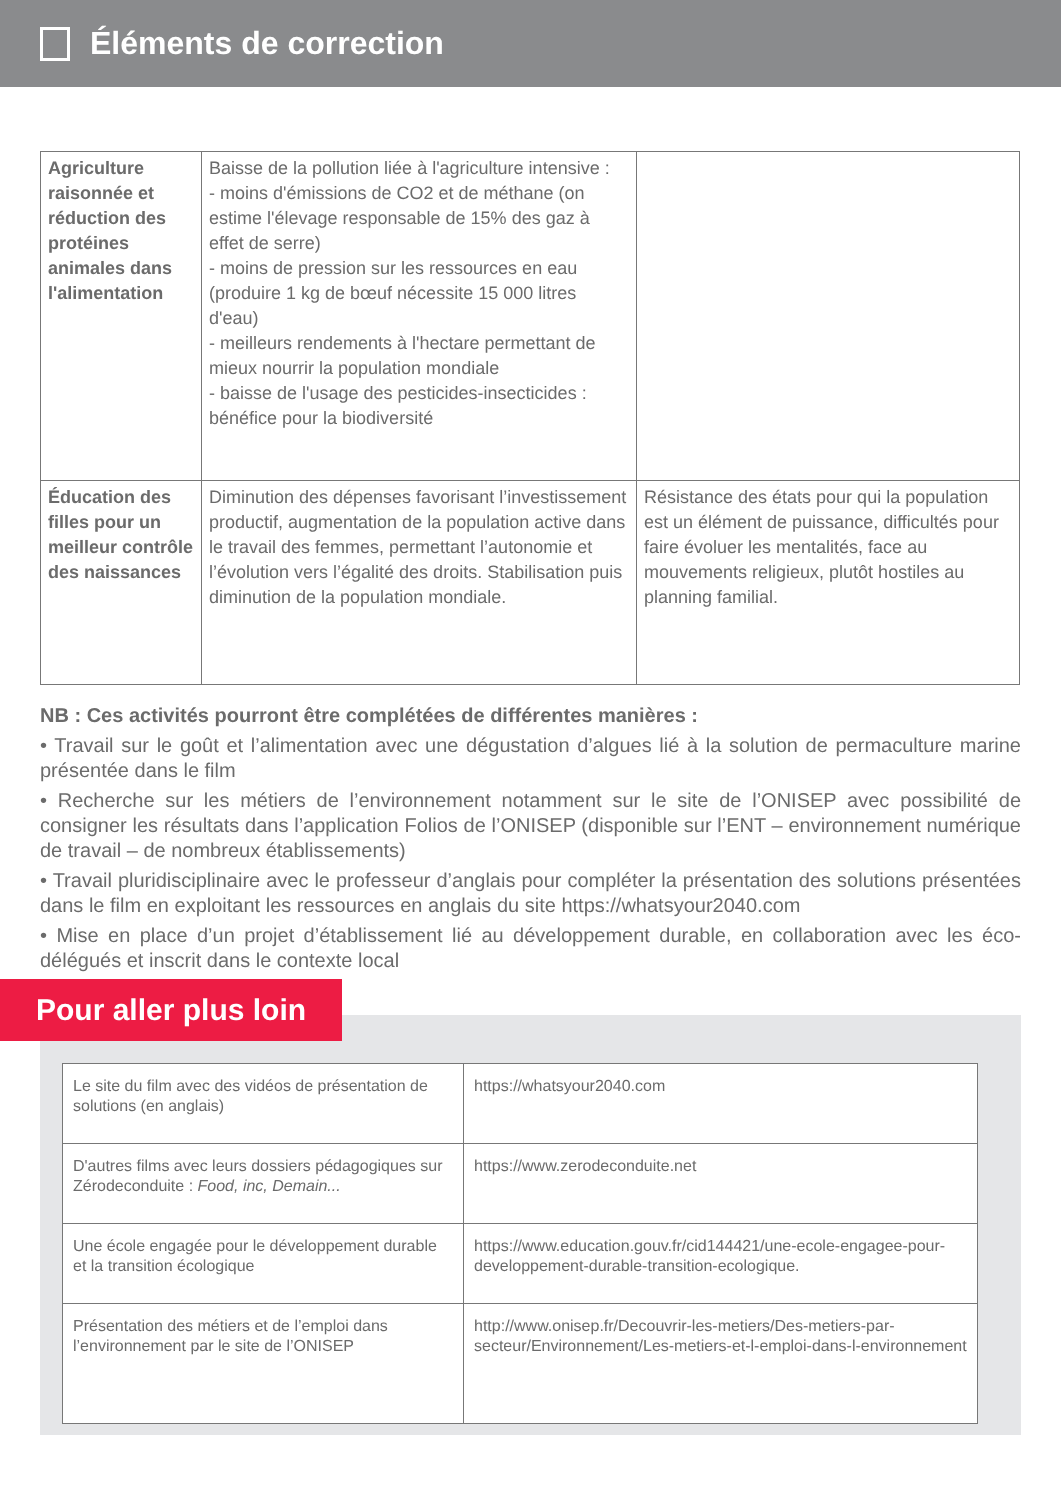Éléments de correction
| Agriculture raisonnée et réduction des protéines animales dans l'alimentation | Baisse de la pollution liée à l'agriculture intensive : - moins d'émissions de CO2 et de méthane (on estime l'élevage responsable de 15% des gaz à effet de serre) - moins de pression sur les ressources en eau (produire 1 kg de bœuf nécessite 15 000 litres d'eau) - meilleurs rendements à l'hectare permettant de mieux nourrir la population mondiale - baisse de l'usage des pesticides-insecticides : bénéfice pour la biodiversité | |
| Éducation des filles pour un meilleur contrôle des naissances | Diminution des dépenses favorisant l’investissement productif, augmentation de la population active dans le travail des femmes, permettant l’autonomie et l’évolution vers l’égalité des droits. Stabilisation puis diminution de la population mondiale. | Résistance des états pour qui la population est un élément de puissance, difficultés pour faire évoluer les mentalités, face au mouvements religieux, plutôt hostiles au planning familial. |
NB : Ces activités pourront être complétées de différentes manières :
• Travail sur le goût et l’alimentation avec une dégustation d’algues lié à la solution de permaculture marine présentée dans le film
• Recherche sur les métiers de l’environnement notamment sur le site de l’ONISEP avec possibilité de consigner les résultats dans l’application Folios de l’ONISEP (disponible sur l’ENT – environnement numérique de travail – de nombreux établissements)
• Travail pluridisciplinaire avec le professeur d’anglais pour compléter la présentation des solutions présentées dans le film en exploitant les ressources en anglais du site https://whatsyour2040.com
• Mise en place d’un projet d’établissement lié au développement durable, en collaboration avec les éco-délégués et inscrit dans le contexte local
Pour aller plus loin
| Le site du film avec des vidéos de présentation de solutions (en anglais) | https://whatsyour2040.com |
| D'autres films avec leurs dossiers pédagogiques sur Zérodeconduite : Food, inc, Demain... | https://www.zerodeconduite.net |
| Une école engagée pour le développement durable et la transition écologique | https://www.education.gouv.fr/cid144421/une-ecole-engagee-pour-developpement-durable-transition-ecologique. |
| Présentation des métiers et de l’emploi dans l’environnement par le site de l’ONISEP | http://www.onisep.fr/Decouvrir-les-metiers/Des-metiers-par-secteur/Environnement/Les-metiers-et-l-emploi-dans-l-environnement |